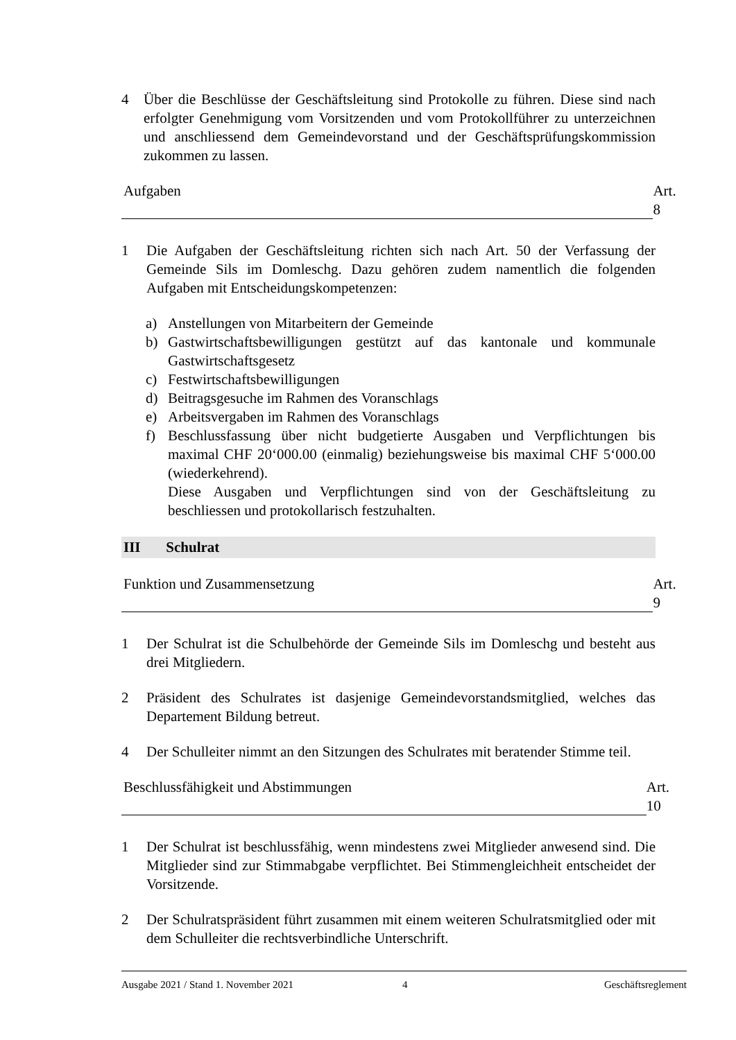4 Über die Beschlüsse der Geschäftsleitung sind Protokolle zu führen. Diese sind nach erfolgter Genehmigung vom Vorsitzenden und vom Protokollführer zu unterzeichnen und anschliessend dem Gemeindevorstand und der Geschäftsprüfungskommission zukommen zu lassen.
Aufgaben Art. 8
1 Die Aufgaben der Geschäftsleitung richten sich nach Art. 50 der Verfassung der Gemeinde Sils im Domleschg. Dazu gehören zudem namentlich die folgenden Aufgaben mit Entscheidungskompetenzen:
a) Anstellungen von Mitarbeitern der Gemeinde
b) Gastwirtschaftsbewilligungen gestützt auf das kantonale und kommunale Gastwirtschaftsgesetz
c) Festwirtschaftsbewilligungen
d) Beitragsgesuche im Rahmen des Voranschlags
e) Arbeitsvergaben im Rahmen des Voranschlags
f) Beschlussfassung über nicht budgetierte Ausgaben und Verpflichtungen bis maximal CHF 20‘000.00 (einmalig) beziehungsweise bis maximal CHF 5‘000.00 (wiederkehrend).
Diese Ausgaben und Verpflichtungen sind von der Geschäftsleitung zu beschliessen und protokollarisch festzuhalten.
III Schulrat
Funktion und Zusammensetzung Art. 9
1 Der Schulrat ist die Schulbehörde der Gemeinde Sils im Domleschg und besteht aus drei Mitgliedern.
2 Präsident des Schulrates ist dasjenige Gemeindevorstandsmitglied, welches das Departement Bildung betreut.
4 Der Schulleiter nimmt an den Sitzungen des Schulrates mit beratender Stimme teil.
Beschlussfähigkeit und Abstimmungen Art. 10
1 Der Schulrat ist beschlussfähig, wenn mindestens zwei Mitglieder anwesend sind. Die Mitglieder sind zur Stimmabgabe verpflichtet. Bei Stimmengleichheit entscheidet der Vorsitzende.
2 Der Schulratspräsident führt zusammen mit einem weiteren Schulratsmitglied oder mit dem Schulleiter die rechtsverbindliche Unterschrift.
Ausgabe 2021 / Stand 1. November 2021 4 Geschäftsreglement